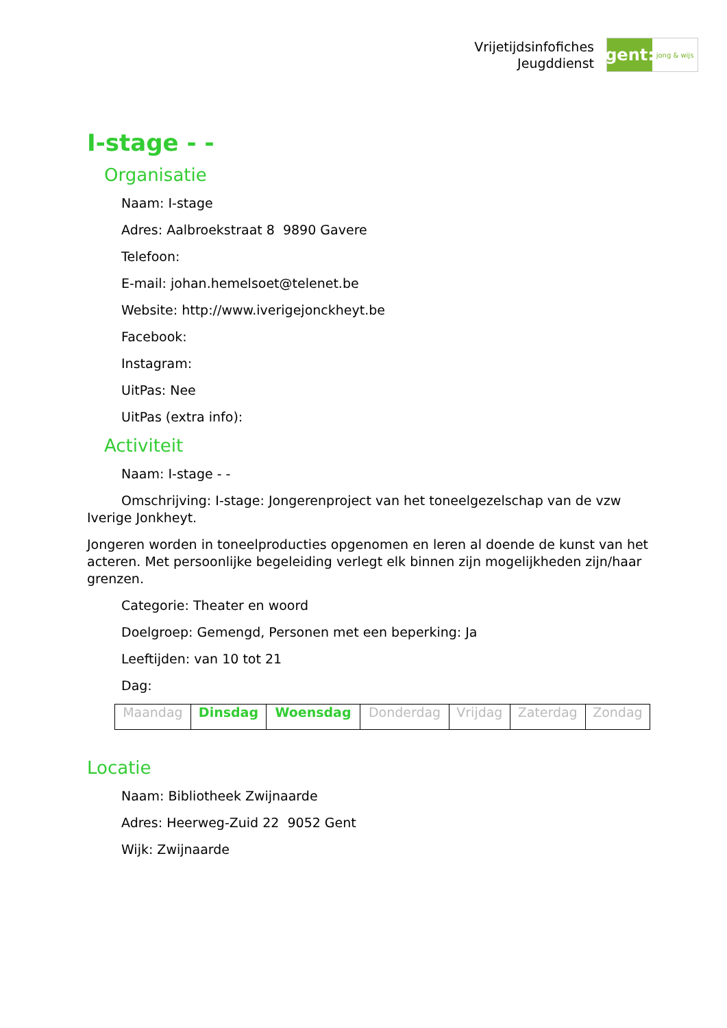Vrijetijdsinfofiches
Jeugddienst
gent:
jong & wijs
I-stage - -
Organisatie
Naam: I-stage
Adres: Aalbroekstraat 8 9890 Gavere
Telefoon:
E-mail: johan.hemelsoet@telenet.be
Website: http://www.iverigejonckheyt.be
Facebook:
Instagram:
UitPas: Nee
UitPas (extra info):
Activiteit
Naam: I-stage - -
Omschrijving: I-stage: Jongerenproject van het toneelgezelschap van de vzw Iverige Jonkheyt.
Jongeren worden in toneelproducties opgenomen en leren al doende de kunst van het acteren. Met persoonlijke begeleiding verlegt elk binnen zijn mogelijkheden zijn/haar grenzen.
Categorie: Theater en woord
Doelgroep: Gemengd, Personen met een beperking: Ja
Leeftijden: van 10 tot 21
Dag:
| Maandag | Dinsdag | Woensdag | Donderdag | Vrijdag | Zaterdag | Zondag |
Locatie
Naam: Bibliotheek Zwijnaarde
Adres: Heerweg-Zuid 22 9052 Gent
Wijk: Zwijnaarde